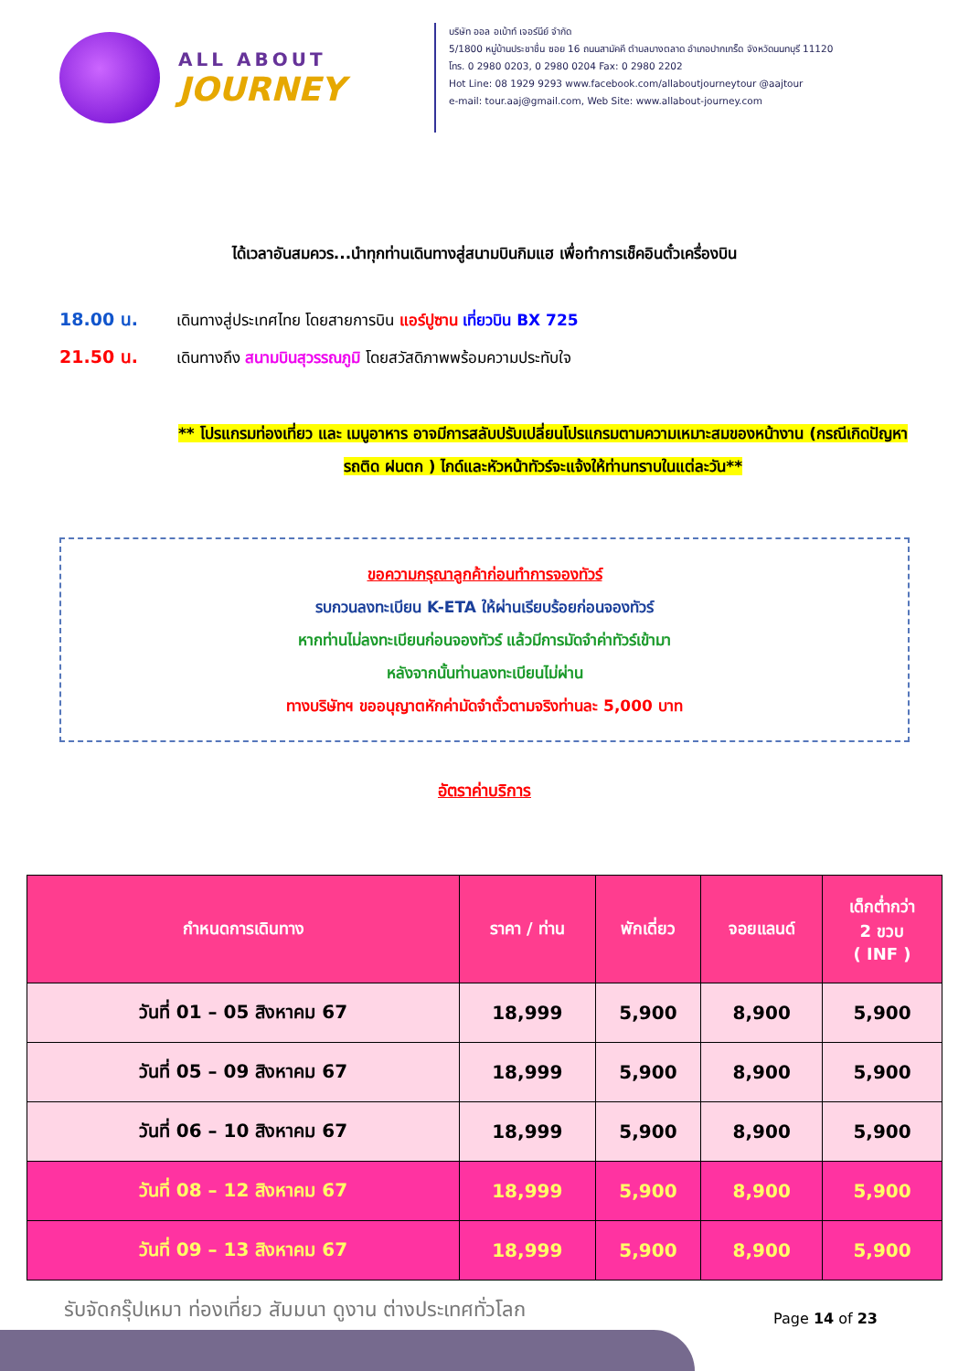ALL ABOUT
JOURNEY
บริษัท ออล อเบ้าท์ เจอร์นีย์ จำกัด
5/1800 หมู่บ้านประชาชื่น ซอย 16 ถนนสามัคคี ตำบลบางตลาด อำเภอปากเกร็ด จังหวัดนนทบุรี 11120
โทร. 0 2980 0203, 0 2980 0204 Fax: 0 2980 2202
Hot Line: 08 1929 9293 www.facebook.com/allaboutjourneytour @aajtour
e-mail: tour.aaj@gmail.com, Web Site: www.allabout-journey.com
ได้เวลาอันสมควร...นำทุกท่านเดินทางสู่สนามบินกิมแฮ เพื่อทำการเช็คอินตั๋วเครื่องบิน
18.00 น. เดินทางสู่ประเทศไทย โดยสายการบิน แอร์ปูซาน เที่ยวบิน BX 725
21.50 น. เดินทางถึง สนามบินสุวรรณภูมิ โดยสวัสดิภาพพร้อมความประทับใจ
** โปรแกรมท่องเที่ยว และ เมนูอาหาร อาจมีการสลับปรับเปลี่ยนโปรแกรมตามความเหมาะสมของหน้างาน (กรณีเกิดปัญหารถติด ฝนตก ) ไกด์และหัวหน้าทัวร์จะแจ้งให้ท่านทราบในแต่ละวัน**
ขอความกรุณาลูกค้าก่อนทำการจองทัวร์
รบกวนลงทะเบียน K-ETA ให้ผ่านเรียบร้อยก่อนจองทัวร์
หากท่านไม่ลงทะเบียนก่อนจองทัวร์ แล้วมีการมัดจำค่าทัวร์เข้ามา
หลังจากนั้นท่านลงทะเบียนไม่ผ่าน
ทางบริษัทฯ ขออนุญาตหักค่ามัดจำตั๋วตามจริงท่านละ 5,000 บาท
อัตราค่าบริการ
| กำหนดการเดินทาง | ราคา / ท่าน | พักเดี่ยว | จอยแลนด์ | เด็กต่ำกว่า 2 ขวบ ( INF ) |
| --- | --- | --- | --- | --- |
| วันที่ 01 – 05 สิงหาคม 67 | 18,999 | 5,900 | 8,900 | 5,900 |
| วันที่ 05 – 09 สิงหาคม 67 | 18,999 | 5,900 | 8,900 | 5,900 |
| วันที่ 06 – 10 สิงหาคม 67 | 18,999 | 5,900 | 8,900 | 5,900 |
| วันที่ 08 – 12 สิงหาคม 67 | 18,999 | 5,900 | 8,900 | 5,900 |
| วันที่ 09 – 13 สิงหาคม 67 | 18,999 | 5,900 | 8,900 | 5,900 |
รับจัดกรุ๊ปเหมา ท่องเที่ยว สัมมนา ดูงาน ต่างประเทศทั่วโลก
Page 14 of 23